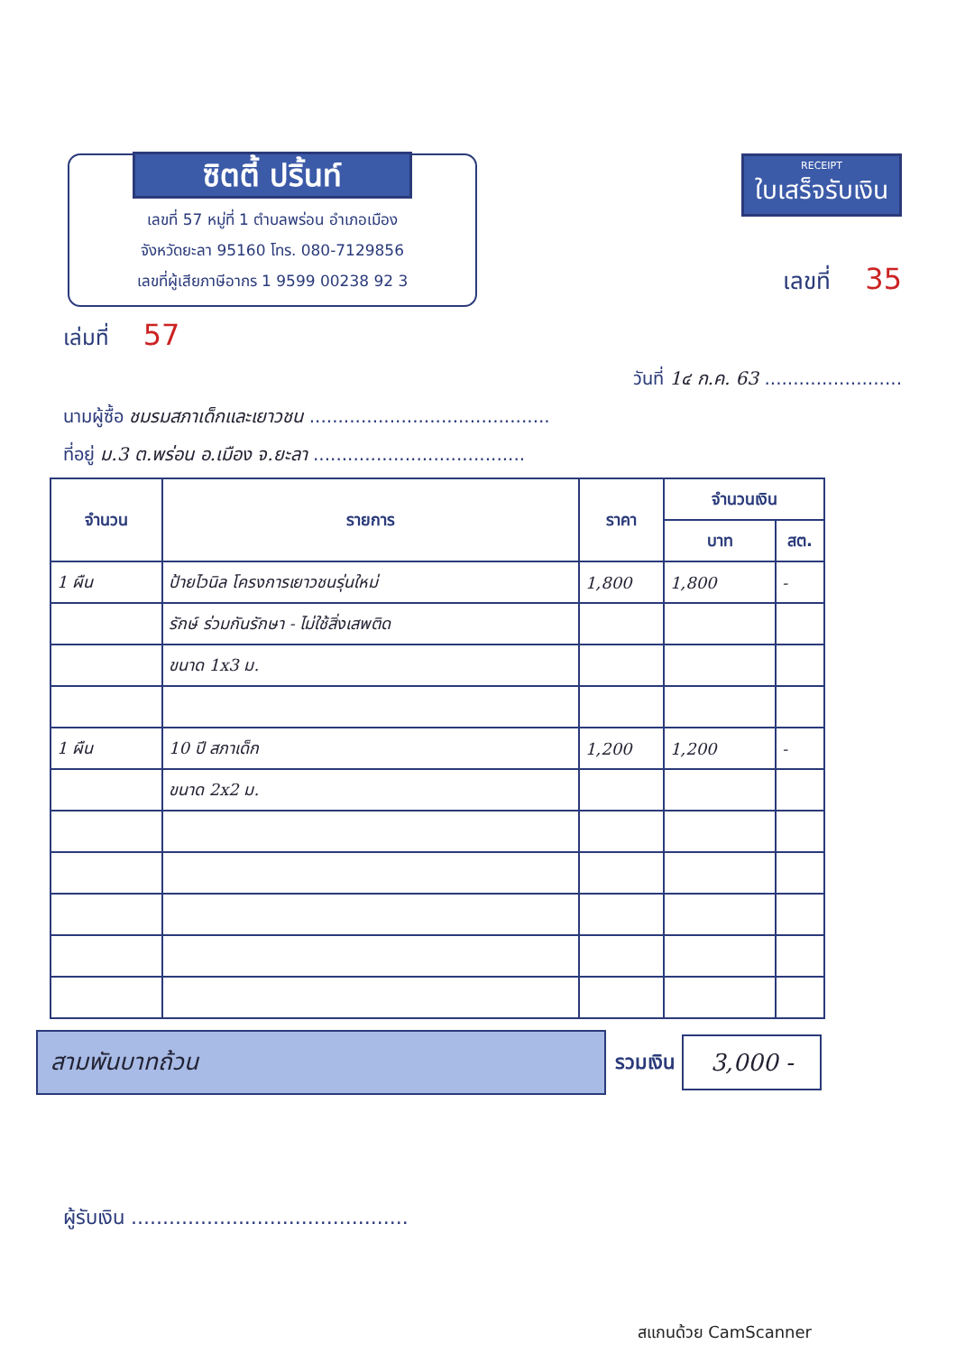ซิตตี้ ปริ้นท์
เลขที่ 57 หมู่ที่ 1 ตำบลพร่อน อำเภอเมือง
จังหวัดยะลา 95160 โทร. 080-7129856
เลขที่ผู้เสียภาษีอากร 1 9599 00238 92 3
RECEIPT ใบเสร็จรับเงิน
เลขที่ 35
เล่มที่ 57
วันที่ 1๔ ก.ค. 63 ........................
นามผู้ซื้อ ชมรมสภาเด็กและเยาวชน ..........................................
ที่อยู่ ม.3 ต.พร่อน อ.เมือง จ.ยะลา .....................................
| จำนวน | รายการ | ราคา | จำนวนเงิน | |
| --- | --- | --- | --- | --- |
| | | | บาท | สต. |
| 1 ผืน | ป้ายไวนิล โครงการเยาวชนรุ่นใหม่ | 1,800 | 1,800 | - |
| | รักษ์ ร่วมกันรักษา - ไม่ใช้สิ่งเสพติด | | | |
| | ขนาด 1x3 ม. | | | |
| 1 ผืน | 10 ปี สภาเด็ก | 1,200 | 1,200 | - |
| | ขนาด 2x2 ม. | | | |
สามพันบาทถ้วน
รวมเงิน
3,000 -
ผู้รับเงิน ............................................
สแกนด้วย CamScanner